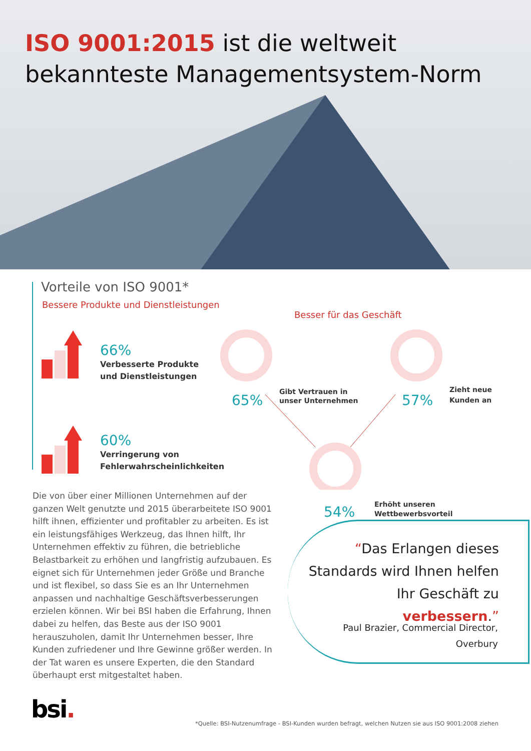ISO 9001:2015 ist die weltweit
bekannteste Managementsystem-Norm
Vorteile von ISO 9001*
Bessere Produkte und Dienstleistungen
Besser für das Geschäft
66%
Verbesserte Produkte
und Dienstleistungen
60%
Verringerung von
Fehlerwahrscheinlichkeiten
65%
Gibt Vertrauen in
unser Unternehmen
57%
Zieht neue
Kunden an
54%
Erhöht unseren
Wettbewerbsvorteil
Die von über einer Millionen Unternehmen auf der ganzen Welt genutzte und 2015 überarbeitete ISO 9001 hilft ihnen, effizienter und profitabler zu arbeiten. Es ist ein leistungsfähiges Werkzeug, das Ihnen hilft, Ihr Unternehmen effektiv zu führen, die betriebliche Belastbarkeit zu erhöhen und langfristig aufzubauen. Es eignet sich für Unternehmen jeder Größe und Branche und ist flexibel, so dass Sie es an Ihr Unternehmen anpassen und nachhaltige Geschäftsverbesserungen erzielen können. Wir bei BSI haben die Erfahrung, Ihnen dabei zu helfen, das Beste aus der ISO 9001 herauszuholen, damit Ihr Unternehmen besser, Ihre Kunden zufriedener und Ihre Gewinne größer werden. In der Tat waren es unsere Experten, die den Standard überhaupt erst mitgestaltet haben.
“Das Erlangen dieses Standards wird Ihnen helfen Ihr Geschäft zu verbessern.”
Paul Brazier, Commercial Director,
Overbury
bsi.
*Quelle: BSI-Nutzenumfrage - BSI-Kunden wurden befragt, welchen Nutzen sie aus ISO 9001:2008 ziehen